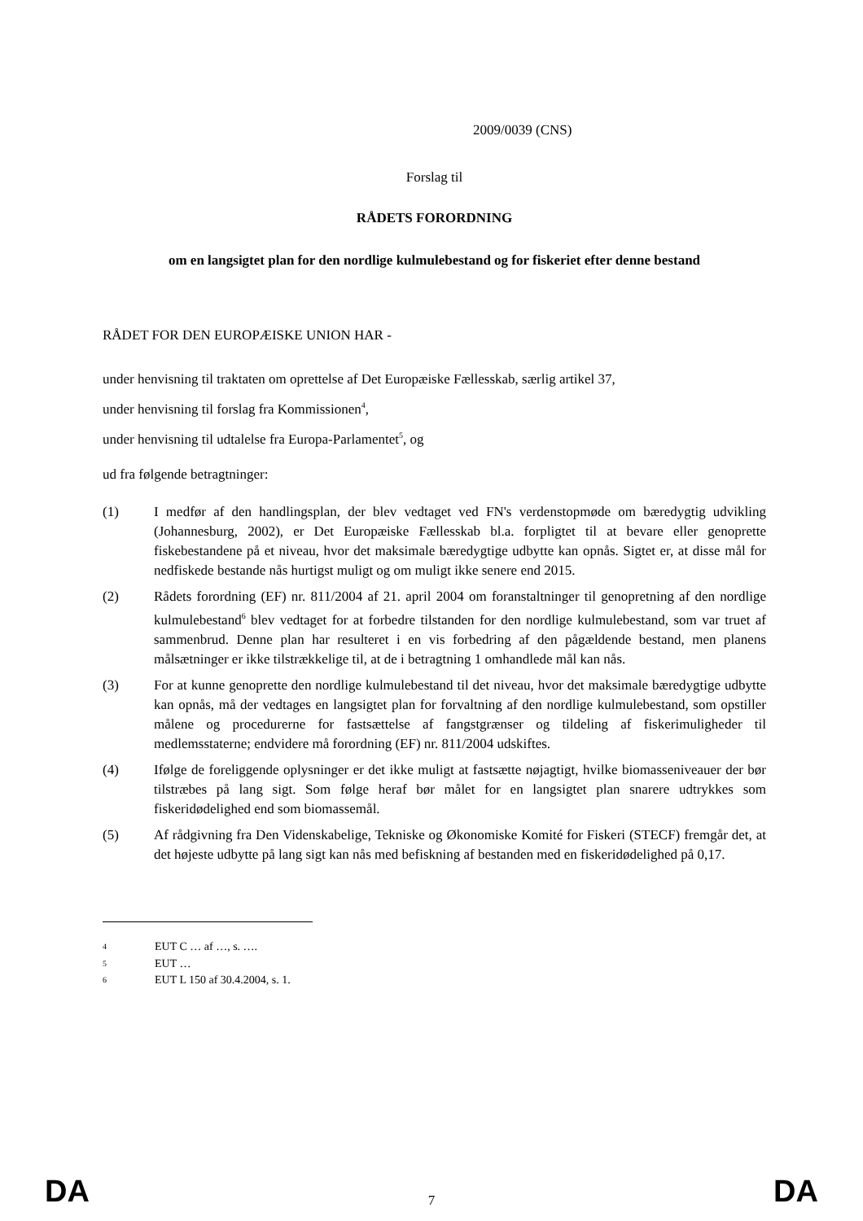2009/0039 (CNS)
Forslag til
RÅDETS FORORDNING
om en langsigtet plan for den nordlige kulmulebestand og for fiskeriet efter denne bestand
RÅDET FOR DEN EUROPÆISKE UNION HAR -
under henvisning til traktaten om oprettelse af Det Europæiske Fællesskab, særlig artikel 37,
under henvisning til forslag fra Kommissionen<sup>4</sup>,
under henvisning til udtalelse fra Europa-Parlamentet<sup>5</sup>, og
ud fra følgende betragtninger:
(1) I medfør af den handlingsplan, der blev vedtaget ved FN's verdenstopmøde om bæredygtig udvikling (Johannesburg, 2002), er Det Europæiske Fællesskab bl.a. forpligtet til at bevare eller genoprette fiskebestandene på et niveau, hvor det maksimale bæredygtige udbytte kan opnås. Sigtet er, at disse mål for nedfiskede bestande nås hurtigst muligt og om muligt ikke senere end 2015.
(2) Rådets forordning (EF) nr. 811/2004 af 21. april 2004 om foranstaltninger til genopretning af den nordlige kulmulebestand<sup>6</sup> blev vedtaget for at forbedre tilstanden for den nordlige kulmulebestand, som var truet af sammenbrud. Denne plan har resulteret i en vis forbedring af den pågældende bestand, men planens målsætninger er ikke tilstrækkelige til, at de i betragtning 1 omhandlede mål kan nås.
(3) For at kunne genoprette den nordlige kulmulebestand til det niveau, hvor det maksimale bæredygtige udbytte kan opnås, må der vedtages en langsigtet plan for forvaltning af den nordlige kulmulebestand, som opstiller målene og procedurerne for fastsættelse af fangstgrænser og tildeling af fiskerimuligheder til medlemsstaterne; endvidere må forordning (EF) nr. 811/2004 udskiftes.
(4) Ifølge de foreliggende oplysninger er det ikke muligt at fastsætte nøjagtigt, hvilke biomasseniveauer der bør tilstræbes på lang sigt. Som følge heraf bør målet for en langsigtet plan snarere udtrykkes som fiskeridødelighed end som biomassemål.
(5) Af rådgivning fra Den Videnskabelige, Tekniske og Økonomiske Komité for Fiskeri (STECF) fremgår det, at det højeste udbytte på lang sigt kan nås med befiskning af bestanden med en fiskeridødelighed på 0,17.
<sup>4</sup> EUT C … af …, s. ….
<sup>5</sup> EUT …
<sup>6</sup> EUT L 150 af 30.4.2004, s. 1.
DA 7 DA